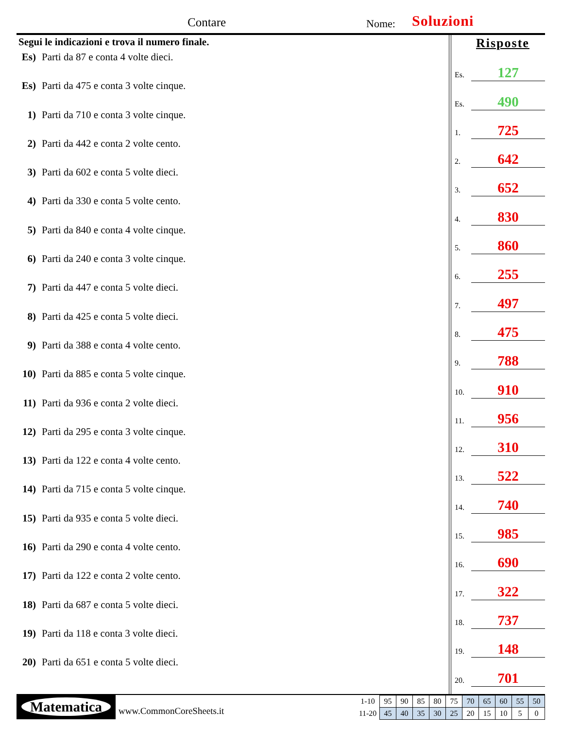Contare Nome: Soluzioni
Segui le indicazioni e trova il numero finale.
Es) Parti da 87 e conta 4 volte dieci.
Es) Parti da 475 e conta 3 volte cinque.
1) Parti da 710 e conta 3 volte cinque.
2) Parti da 442 e conta 2 volte cento.
3) Parti da 602 e conta 5 volte dieci.
4) Parti da 330 e conta 5 volte cento.
5) Parti da 840 e conta 4 volte cinque.
6) Parti da 240 e conta 3 volte cinque.
7) Parti da 447 e conta 5 volte dieci.
8) Parti da 425 e conta 5 volte dieci.
9) Parti da 388 e conta 4 volte cento.
10) Parti da 885 e conta 5 volte cinque.
11) Parti da 936 e conta 2 volte dieci.
12) Parti da 295 e conta 3 volte cinque.
13) Parti da 122 e conta 4 volte cento.
14) Parti da 715 e conta 5 volte cinque.
15) Parti da 935 e conta 5 volte dieci.
16) Parti da 290 e conta 4 volte cento.
17) Parti da 122 e conta 2 volte cento.
18) Parti da 687 e conta 5 volte dieci.
19) Parti da 118 e conta 3 volte dieci.
20) Parti da 651 e conta 5 volte dieci.
Risposte
Es.
127
Es.
490
1.
725
2.
642
3.
652
4.
830
5.
860
6.
255
7.
497
8.
475
9.
788
10.
910
11.
956
12.
310
13.
522
14.
740
15.
985
16.
690
17.
322
18.
737
19.
148
20.
701
Matematica
www.CommonCoreSheets.it
| 1-10 | 95 | 90 | 85 | 80 | 75 | 70 | 65 | 60 | 55 | 50 |
| 11-20 | 45 | 40 | 35 | 30 | 25 | 20 | 15 | 10 | 5 | 0 |